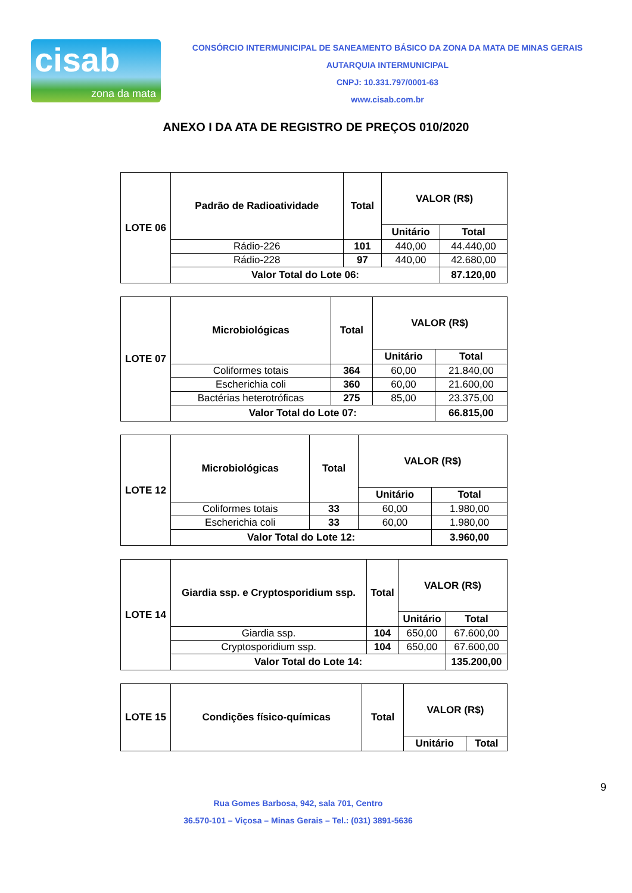cisab
zona da mata
CONSÓRCIO INTERMUNICIPAL DE SANEAMENTO BÁSICO DA ZONA DA MATA DE MINAS GERAIS
AUTARQUIA INTERMUNICIPAL
CNPJ: 10.331.797/0001-63
www.cisab.com.br
ANEXO I DA ATA DE REGISTRO DE PREÇOS 010/2020
| LOTE 06 | Padrão de Radioatividade | Total | VALOR (R$) | |
| --- | --- | --- | --- | --- |
| | | | Unitário | Total |
| | Rádio-226 | 101 | 440,00 | 44.440,00 |
| | Rádio-228 | 97 | 440,00 | 42.680,00 |
| | Valor Total do Lote 06: | | | 87.120,00 |
| LOTE 07 | Microbiológicas | Total | VALOR (R$) | |
| --- | --- | --- | --- | --- |
| | | | Unitário | Total |
| | Coliformes totais | 364 | 60,00 | 21.840,00 |
| | Escherichia coli | 360 | 60,00 | 21.600,00 |
| | Bactérias heterotróficas | 275 | 85,00 | 23.375,00 |
| | Valor Total do Lote 07: | | | 66.815,00 |
| LOTE 12 | Microbiológicas | Total | VALOR (R$) | |
| --- | --- | --- | --- | --- |
| | | | Unitário | Total |
| | Coliformes totais | 33 | 60,00 | 1.980,00 |
| | Escherichia coli | 33 | 60,00 | 1.980,00 |
| | Valor Total do Lote 12: | | | 3.960,00 |
| LOTE 14 | Giardia ssp. e Cryptosporidium ssp. | Total | VALOR (R$) | |
| --- | --- | --- | --- | --- |
| | | | Unitário | Total |
| | Giardia ssp. | 104 | 650,00 | 67.600,00 |
| | Cryptosporidium ssp. | 104 | 650,00 | 67.600,00 |
| | Valor Total do Lote 14: | | | 135.200,00 |
| LOTE 15 | Condições físico-químicas | Total | VALOR (R$) | |
| --- | --- | --- | --- | --- |
| | | | Unitário | Total |
9
Rua Gomes Barbosa, 942, sala 701, Centro
36.570-101 – Viçosa – Minas Gerais – Tel.: (031) 3891-5636